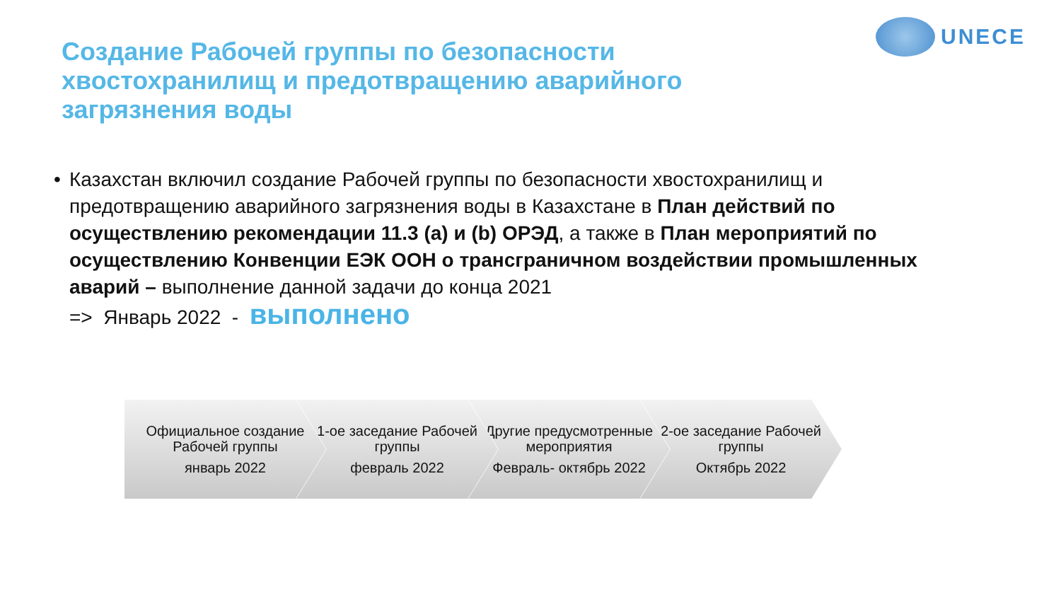UNECE
Создание Рабочей группы по безопасности хвостохранилищ и предотвращению аварийного загрязнения воды
• Казахстан включил создание Рабочей группы по безопасности хвостохранилищ и предотвращению аварийного загрязнения воды в Казахстане в План действий по осуществлению рекомендации 11.3 (a) и (b) ОРЭД, а также в План мероприятий по осуществлению Конвенции ЕЭК ООН о трансграничном воздействии промышленных аварий – выполнение данной задачи до конца 2021
=> Январь 2022 - выполнено
Официальное создание Рабочей группы
январь 2022
1-ое заседание Рабочей группы
февраль 2022
Другие предусмотренные мероприятия
Февраль- октябрь 2022
2-ое заседание Рабочей группы
Октябрь 2022